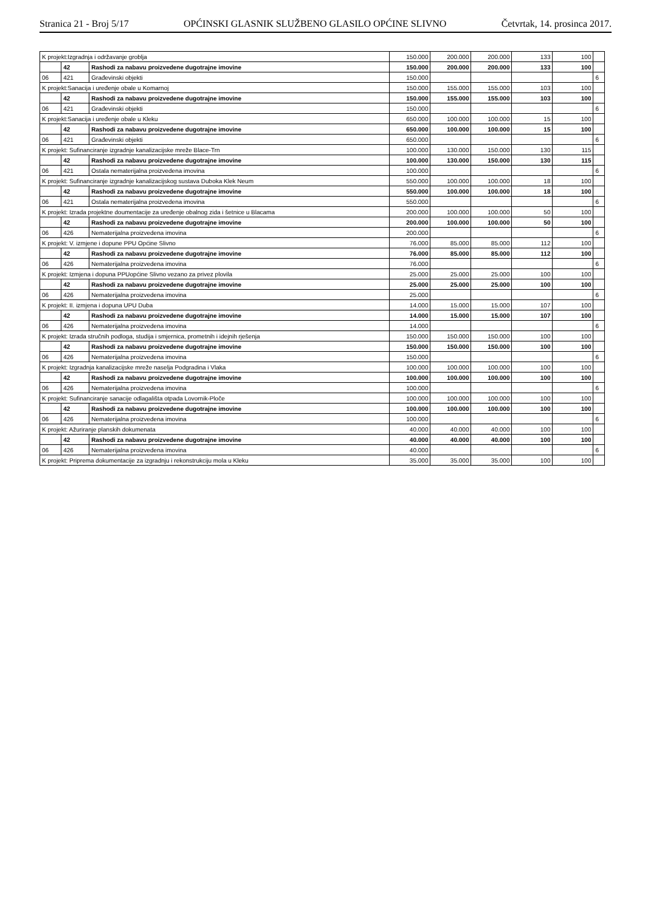Stranica 21 - Broj 5/17 OPĆINSKI GLASNIK SLUŽBENO GLASILO OPĆINE SLIVNO Četvrtak, 14. prosinca 2017.
| K projekt:Izgradnja i održavanje groblja | | | 150.000 | 200.000 | 200.000 | 133 | 100 | |
| | 42 | Rashodi za nabavu proizvedene dugotrajne imovine | 150.000 | 200.000 | 200.000 | 133 | 100 | |
| 06 | 421 | Građevinski objekti | 150.000 | | | | | 6 |
| K projekt:Sanacija i uređenje obale u Komarnoj | | | 150.000 | 155.000 | 155.000 | 103 | 100 | |
| | 42 | Rashodi za nabavu proizvedene dugotrajne imovine | 150.000 | 155.000 | 155.000 | 103 | 100 | |
| 06 | 421 | Građevinski objekti | 150.000 | | | | | 6 |
| K projekt:Sanacija i uređenje obale u Kleku | | | 650.000 | 100.000 | 100.000 | 15 | 100 | |
| | 42 | Rashodi za nabavu proizvedene dugotrajne imovine | 650.000 | 100.000 | 100.000 | 15 | 100 | |
| 06 | 421 | Građevinski objekti | 650.000 | | | | | 6 |
| K projekt: Sufinanciranje izgradnje kanalizacijske mreže Blace-Trn | | | 100.000 | 130.000 | 150.000 | 130 | 115 | |
| | 42 | Rashodi za nabavu proizvedene dugotrajne imovine | 100.000 | 130.000 | 150.000 | 130 | 115 | |
| 06 | 421 | Ostala nematerijalna proizvedena imovina | 100.000 | | | | | 6 |
| K projekt: Sufinanciranje izgradnje kanalizacijskog sustava Duboka Klek Neum | | | 550.000 | 100.000 | 100.000 | 18 | 100 | |
| | 42 | Rashodi za nabavu proizvedene dugotrajne imovine | 550.000 | 100.000 | 100.000 | 18 | 100 | |
| 06 | 421 | Ostala nematerijalna proizvedena imovina | 550.000 | | | | | 6 |
| K projekt: Izrada projektne doumentacije za uređenje obalnog zida i šetnice u Blacama | | | 200.000 | 100.000 | 100.000 | 50 | 100 | |
| | 42 | Rashodi za nabavu proizvedene dugotrajne imovine | 200.000 | 100.000 | 100.000 | 50 | 100 | |
| 06 | 426 | Nematerijalna proizvedena imovina | 200.000 | | | | | 6 |
| K projekt: V. izmjene i dopune PPU Općine Slivno | | | 76.000 | 85.000 | 85.000 | 112 | 100 | |
| | 42 | Rashodi za nabavu proizvedene dugotrajne imovine | 76.000 | 85.000 | 85.000 | 112 | 100 | |
| 06 | 426 | Nematerijalna proizvedena imovina | 76.000 | | | | | 6 |
| K projekt: Izmjena i dopuna PPUopćine Slivno vezano za privez plovila | | | 25.000 | 25.000 | 25.000 | 100 | 100 | |
| | 42 | Rashodi za nabavu proizvedene dugotrajne imovine | 25.000 | 25.000 | 25.000 | 100 | 100 | |
| 06 | 426 | Nematerijalna proizvedena imovina | 25.000 | | | | | 6 |
| K projekt: II. izmjena i dopuna UPU Duba | | | 14.000 | 15.000 | 15.000 | 107 | 100 | |
| | 42 | Rashodi za nabavu proizvedene dugotrajne imovine | 14.000 | 15.000 | 15.000 | 107 | 100 | |
| 06 | 426 | Nematerijalna proizvedena imovina | 14.000 | | | | | 6 |
| K projekt: Izrada stručnih podloga, studija i smjernica, prometnih i idejnih rješenja | | | 150.000 | 150.000 | 150.000 | 100 | 100 | |
| | 42 | Rashodi za nabavu proizvedene dugotrajne imovine | 150.000 | 150.000 | 150.000 | 100 | 100 | |
| 06 | 426 | Nematerijalna proizvedena imovina | 150.000 | | | | | 6 |
| K projekt: Izgradnja kanalizacijske mreže naselja Podgradina i Vlaka | | | 100.000 | 100.000 | 100.000 | 100 | 100 | |
| | 42 | Rashodi za nabavu proizvedene dugotrajne imovine | 100.000 | 100.000 | 100.000 | 100 | 100 | |
| 06 | 426 | Nematerijalna proizvedena imovina | 100.000 | | | | | 6 |
| K projekt: Sufinanciranje sanacije odlagališta otpada Lovornik-Ploče | | | 100.000 | 100.000 | 100.000 | 100 | 100 | |
| | 42 | Rashodi za nabavu proizvedene dugotrajne imovine | 100.000 | 100.000 | 100.000 | 100 | 100 | |
| 06 | 426 | Nematerijalna proizvedena imovina | 100.000 | | | | | 6 |
| K projekt: Ažuriranje planskih dokumenata | | | 40.000 | 40.000 | 40.000 | 100 | 100 | |
| | 42 | Rashodi za nabavu proizvedene dugotrajne imovine | 40.000 | 40.000 | 40.000 | 100 | 100 | |
| 06 | 426 | Nematerijalna proizvedena imovina | 40.000 | | | | | 6 |
| K projekt: Priprema dokumentacije za izgradnju i rekonstrukciju mola u Kleku | | | 35.000 | 35.000 | 35.000 | 100 | 100 | |